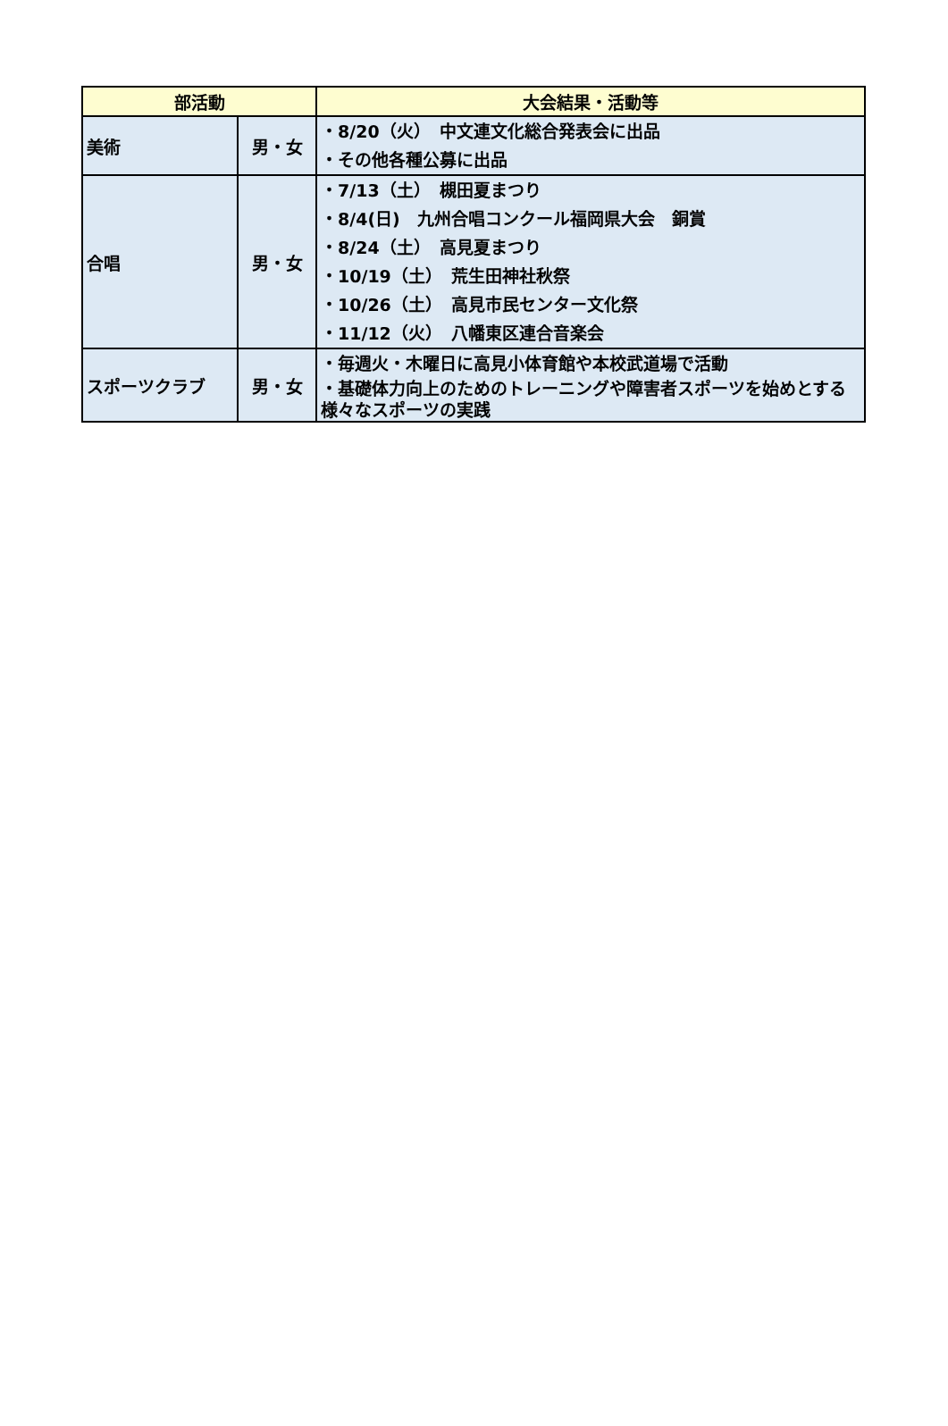| 部活動 | | 大会結果・活動等 |
| --- | --- | --- |
| 美術 | 男・女 | ・8/20（火） 中文連文化総合発表会に出品 ・その他各種公募に出品 |
| 合唱 | 男・女 | ・7/13（土） 槻田夏まつり ・8/4(日) 九州合唱コンクール福岡県大会 銅賞 ・8/24（土） 高見夏まつり ・10/19（土） 荒生田神社秋祭 ・10/26（土） 高見市民センター文化祭 ・11/12（火） 八幡東区連合音楽会 |
| スポーツクラブ | 男・女 | ・毎週火・木曜日に高見小体育館や本校武道場で活動 ・基礎体力向上のためのトレーニングや障害者スポーツを始めとする様々なスポーツの実践 |